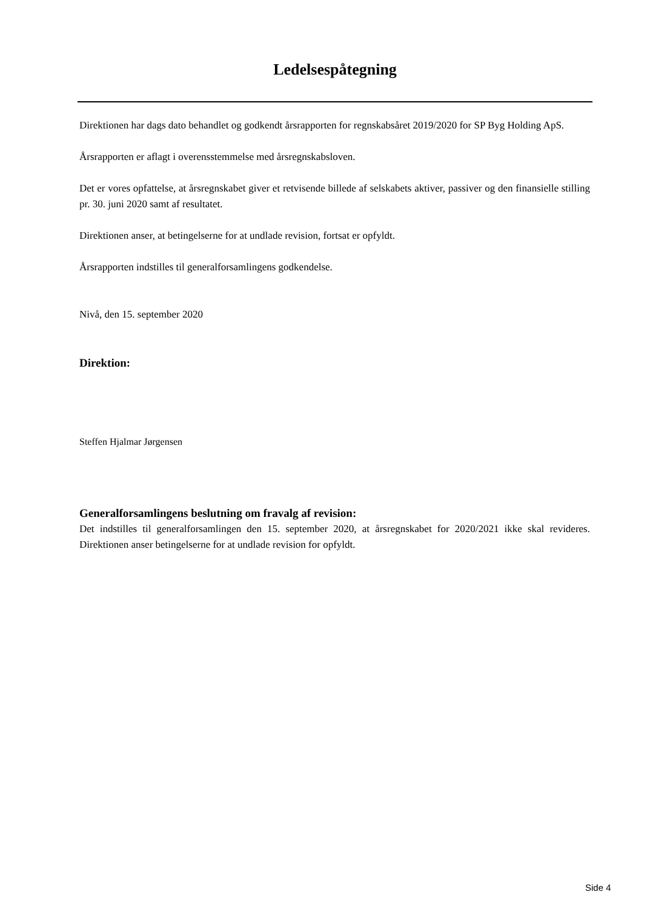Ledelsespåtegning
Direktionen har dags dato behandlet og godkendt årsrapporten for regnskabsåret 2019/2020 for SP Byg Holding ApS.
Årsrapporten er aflagt i overensstemmelse med årsregnskabsloven.
Det er vores opfattelse, at årsregnskabet giver et retvisende billede af selskabets aktiver, passiver og den finansielle stilling pr. 30. juni 2020 samt af resultatet.
Direktionen anser, at betingelserne for at undlade revision, fortsat er opfyldt.
Årsrapporten indstilles til generalforsamlingens godkendelse.
Nivå, den 15. september 2020
Direktion:
Steffen Hjalmar Jørgensen
Generalforsamlingens beslutning om fravalg af revision:
Det indstilles til generalforsamlingen den 15. september 2020, at årsregnskabet for 2020/2021 ikke skal revideres. Direktionen anser betingelserne for at undlade revision for opfyldt.
Side 4